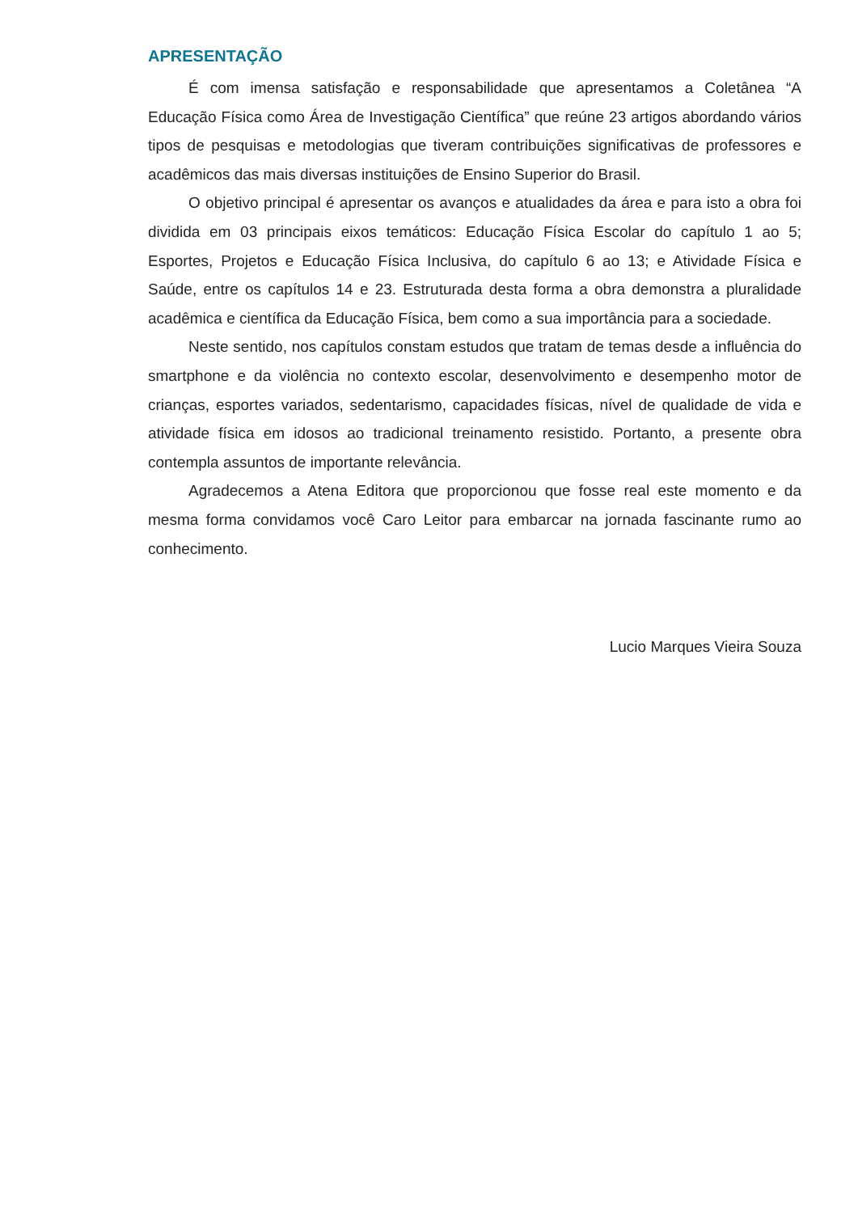APRESENTAÇÃO
É com imensa satisfação e responsabilidade que apresentamos a Coletânea “A Educação Física como Área de Investigação Científica” que reúne 23 artigos abordando vários tipos de pesquisas e metodologias que tiveram contribuições significativas de professores e acadêmicos das mais diversas instituições de Ensino Superior do Brasil.
O objetivo principal é apresentar os avanços e atualidades da área e para isto a obra foi dividida em 03 principais eixos temáticos: Educação Física Escolar do capítulo 1 ao 5; Esportes, Projetos e Educação Física Inclusiva, do capítulo 6 ao 13; e Atividade Física e Saúde, entre os capítulos 14 e 23. Estruturada desta forma a obra demonstra a pluralidade acadêmica e científica da Educação Física, bem como a sua importância para a sociedade.
Neste sentido, nos capítulos constam estudos que tratam de temas desde a influência do smartphone e da violência no contexto escolar, desenvolvimento e desempenho motor de crianças, esportes variados, sedentarismo, capacidades físicas, nível de qualidade de vida e atividade física em idosos ao tradicional treinamento resistido. Portanto, a presente obra contempla assuntos de importante relevância.
Agradecemos a Atena Editora que proporcionou que fosse real este momento e da mesma forma convidamos você Caro Leitor para embarcar na jornada fascinante rumo ao conhecimento.
Lucio Marques Vieira Souza